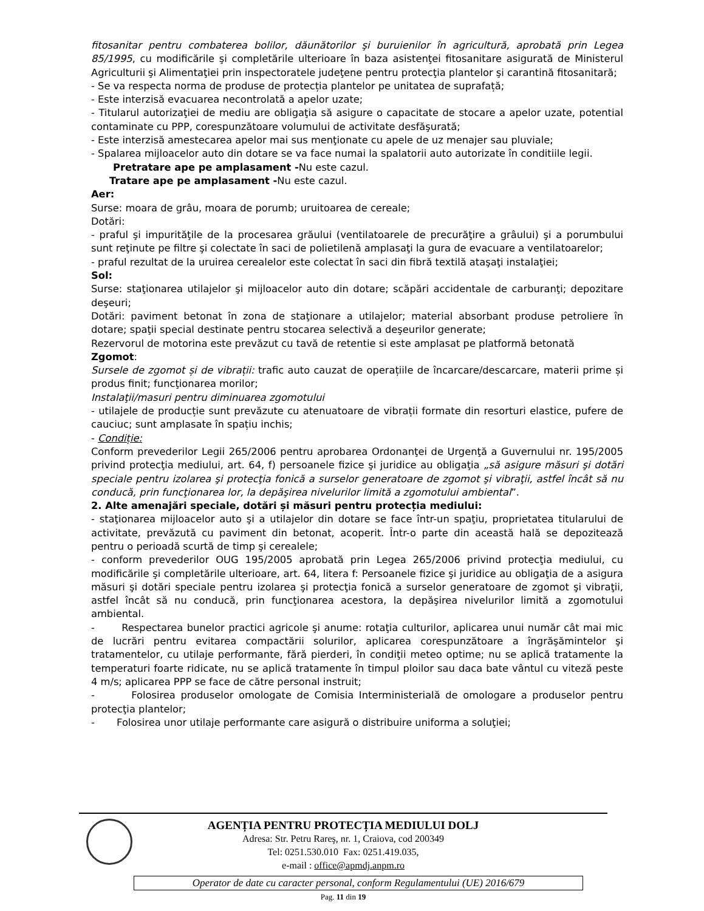fitosanitar pentru combaterea bolilor, dăunătorilor şi buruienilor în agricultură, aprobată prin Legea 85/1995, cu modificările şi completările ulterioare în baza asistenţei fitosanitare asigurată de Ministerul Agriculturii şi Alimentaţiei prin inspectoratele judeţene pentru protecţia plantelor şi carantină fitosanitară;
- Se va respecta norma de produse de protecția plantelor pe unitatea de suprafață;
- Este interzisă evacuarea necontrolată a apelor uzate;
- Titularul autorizaţiei de mediu are obligaţia să asigure o capacitate de stocare a apelor uzate, potential contaminate cu PPP, corespunzătoare volumului de activitate desfăşurată;
- Este interzisă amestecarea apelor mai sus menţionate cu apele de uz menajer sau pluviale;
- Spalarea mijloacelor auto din dotare se va face numai la spalatorii auto autorizate în conditiile legii.
Pretratare ape pe amplasament -Nu este cazul.
Tratare ape pe amplasament -Nu este cazul.
Aer:
Surse: moara de grâu, moara de porumb; uruitoarea de cereale;
Dotări:
- praful şi impurităţile de la procesarea grăului (ventilatoarele de precurăţire a grâului) şi a porumbului sunt reţinute pe filtre şi colectate în saci de polietilenă amplasaţi la gura de evacuare a ventilatoarelor;
- praful rezultat de la uruirea cerealelor este colectat în saci din fibră textilă ataşaţi instalaţiei;
Sol:
Surse: staţionarea utilajelor şi mijloacelor auto din dotare; scăpări accidentale de carburanţi; depozitare deşeuri;
Dotări: paviment betonat în zona de staţionare a utilajelor; material absorbant produse petroliere în dotare; spaţii special destinate pentru stocarea selectivă a deşeurilor generate;
Rezervorul de motorina este prevăzut cu tavă de retentie si este amplasat pe platformă betonată
Zgomot:
Sursele de zgomot și de vibrații: trafic auto cauzat de operațiile de încarcare/descarcare, materii prime și produs finit; funcţionarea morilor;
Instalaţii/masuri pentru diminuarea zgomotului
- utilajele de producție sunt prevăzute cu atenuatoare de vibrații formate din resorturi elastice, pufere de cauciuc; sunt amplasate în spațiu inchis;
- Condiție:
Conform prevederilor Legii 265/2006 pentru aprobarea Ordonanţei de Urgenţă a Guvernului nr. 195/2005 privind protecţia mediului, art. 64, f) persoanele fizice şi juridice au obligaţia „să asigure măsuri şi dotări speciale pentru izolarea şi protecţia fonică a surselor generatoare de zgomot şi vibraţii, astfel încât să nu conducă, prin funcţionarea lor, la depăşirea nivelurilor limită a zgomotului ambiental”.
2. Alte amenajări speciale, dotări și măsuri pentru protecția mediului:
- staţionarea mijloacelor auto şi a utilajelor din dotare se face într-un spaţiu, proprietatea titularului de activitate, prevăzută cu paviment din betonat, acoperit. Într-o parte din această hală se depozitează pentru o perioadă scurtă de timp şi cerealele;
- conform prevederilor OUG 195/2005 aprobată prin Legea 265/2006 privind protecţia mediului, cu modificările şi completările ulterioare, art. 64, litera f: Persoanele fizice şi juridice au obligaţia de a asigura măsuri şi dotări speciale pentru izolarea şi protecţia fonică a surselor generatoare de zgomot şi vibraţii, astfel încât să nu conducă, prin funcţionarea acestora, la depăşirea nivelurilor limită a zgomotului ambiental.
- Respectarea bunelor practici agricole şi anume: rotaţia culturilor, aplicarea unui număr cât mai mic de lucrări pentru evitarea compactării solurilor, aplicarea corespunzătoare a îngrăşămintelor şi tratamentelor, cu utilaje performante, fără pierderi, în condiţii meteo optime; nu se aplică tratamente la temperaturi foarte ridicate, nu se aplică tratamente în timpul ploilor sau daca bate vântul cu viteză peste 4 m/s; aplicarea PPP se face de către personal instruit;
- Folosirea produselor omologate de Comisia Interministerială de omologare a produselor pentru protecţia plantelor;
- Folosirea unor utilaje performante care asigură o distribuire uniforma a soluţiei;
AGENȚIA PENTRU PROTECȚIA MEDIULUI DOLJ
Adresa: Str. Petru Rareş, nr. 1, Craiova, cod 200349
Tel: 0251.530.010 Fax: 0251.419.035,
e-mail : office@apmdj.anpm.ro
Operator de date cu caracter personal, conform Regulamentului (UE) 2016/679
Pag. 11 din 19